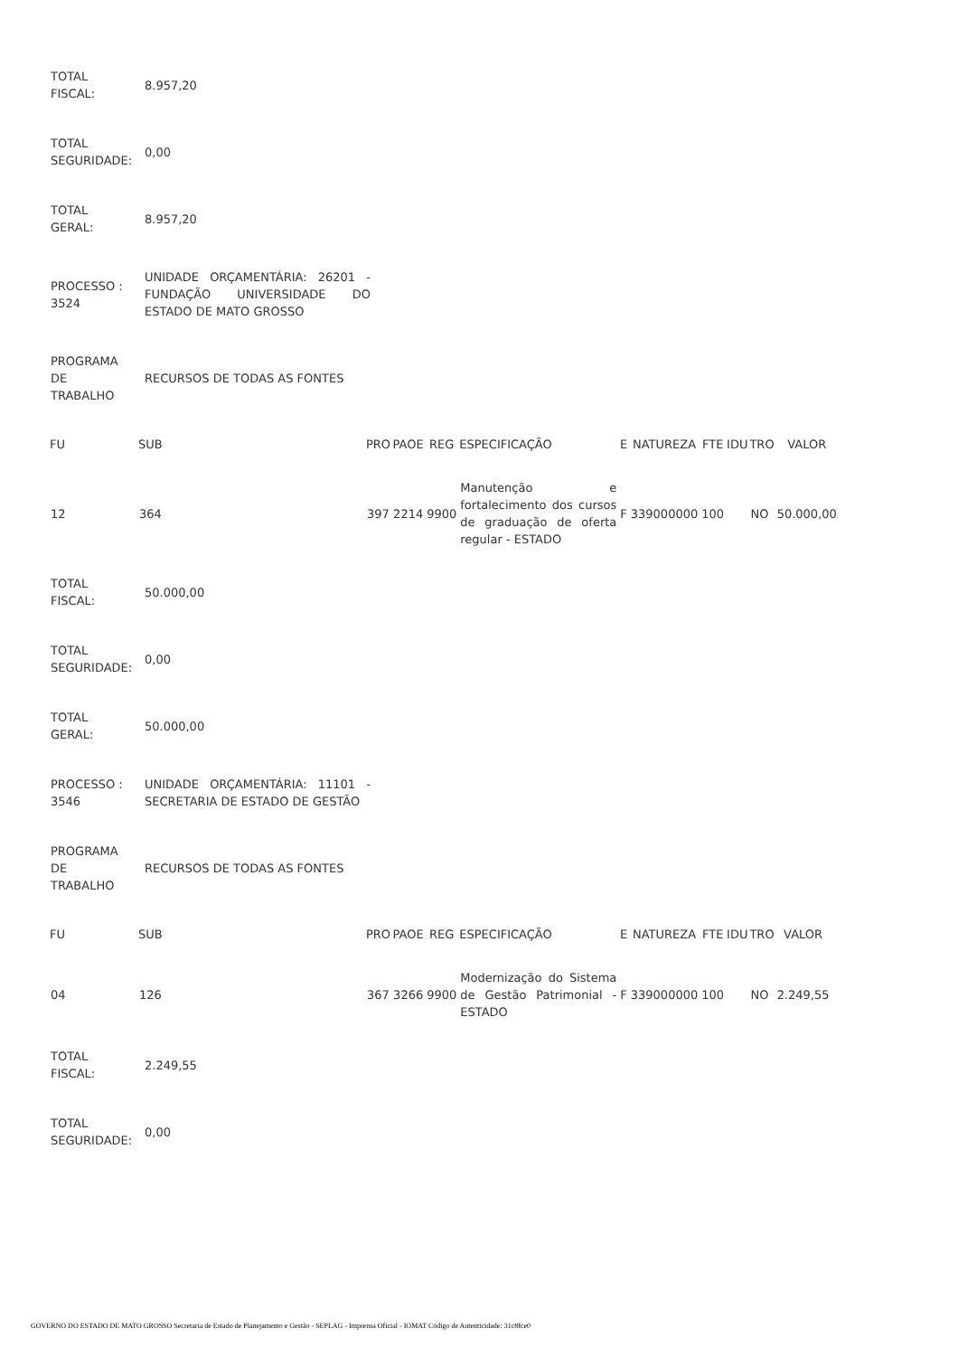| TOTAL FISCAL: | 8.957,20 |
| TOTAL SEGURIDADE: | 0,00 |
| TOTAL GERAL: | 8.957,20 |
| PROCESSO : 3524 | UNIDADE ORÇAMENTÁRIA: 26201 - FUNDAÇÃO UNIVERSIDADE DO ESTADO DE MATO GROSSO |
| PROGRAMA DE TRABALHO | RECURSOS DE TODAS AS FONTES |
| FU | SUB | PRO | PAOE | REG | ESPECIFICAÇÃO | E | NATUREZA | FTE | IDU | TRO | VALOR |
| --- | --- | --- | --- | --- | --- | --- | --- | --- | --- | --- | --- |
| 12 | 364 | 397 | 2214 | 9900 | Manutenção e fortalecimento dos cursos de graduação de oferta regular - ESTADO | F | 339000000 | 100 | | NO | 50.000,00 |
| TOTAL FISCAL: | 50.000,00 |
| TOTAL SEGURIDADE: | 0,00 |
| TOTAL GERAL: | 50.000,00 |
| PROCESSO : 3546 | UNIDADE ORÇAMENTÁRIA: 11101 - SECRETARIA DE ESTADO DE GESTÃO |
| PROGRAMA DE TRABALHO | RECURSOS DE TODAS AS FONTES |
| FU | SUB | PRO | PAOE | REG | ESPECIFICAÇÃO | E | NATUREZA | FTE | IDU | TRO | VALOR |
| --- | --- | --- | --- | --- | --- | --- | --- | --- | --- | --- | --- |
| 04 | 126 | 367 | 3266 | 9900 | Modernização do Sistema de Gestão Patrimonial - ESTADO | F | 339000000 | 100 | | NO | 2.249,55 |
| TOTAL FISCAL: | 2.249,55 |
| TOTAL SEGURIDADE: | 0,00 |
GOVERNO DO ESTADO DE MATO GROSSO Secretaria de Estado de Planejamento e Gestão - SEPLAG - Imprensa Oficial - IOMAT Código de Autenticidade: 31c8fce0